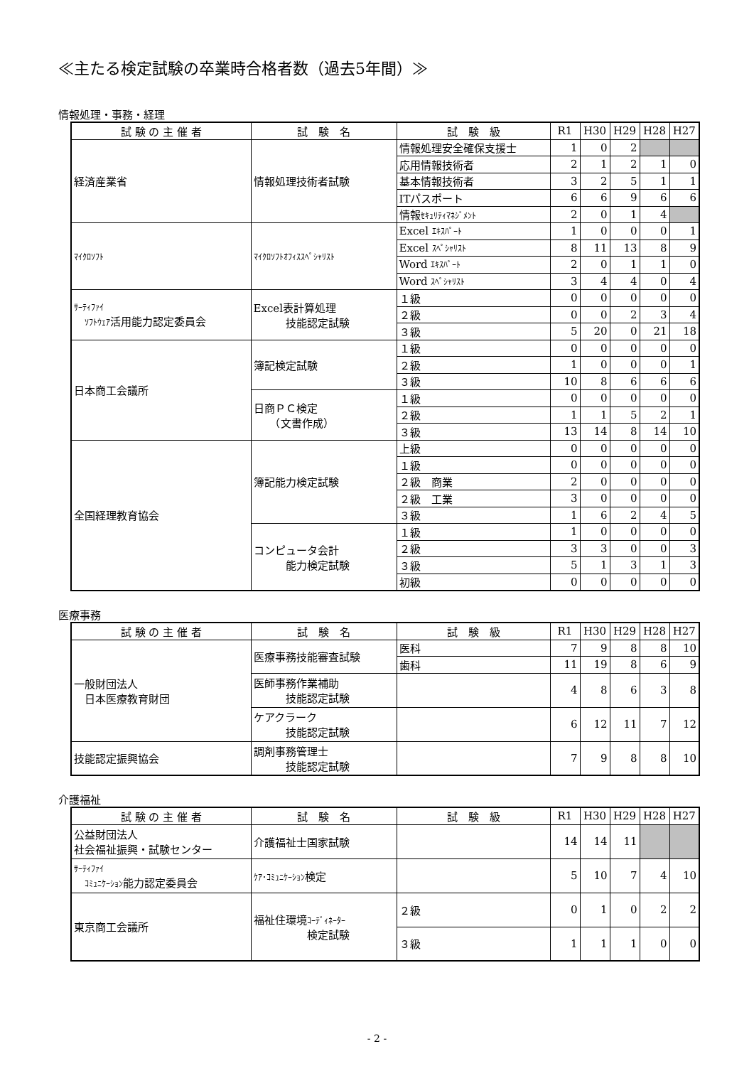≪主たる検定試験の卒業時合格者数（過去5年間）≫
情報処理・事務・経理
| 試 験 の 主 催 者 | 試 験 名 | 試 験 級 | R1 | H30 | H29 | H28 | H27 |
| --- | --- | --- | --- | --- | --- | --- | --- |
| 経済産業省 | 情報処理技術者試験 | 情報処理安全確保支援士 | 1 | 0 | 2 | | |
| | | 応用情報技術者 | 2 | 1 | 2 | 1 | 0 |
| | | 基本情報技術者 | 3 | 2 | 5 | 1 | 1 |
| | | ITパスポート | 6 | 6 | 9 | 6 | 6 |
| | | 情報 ｾｷｭﾘﾃｨﾏﾈｼﾞﾒﾝﾄ | 2 | 0 | 1 | 4 | |
| ﾏｲｸﾛｿﾌﾄ | ﾏｲｸﾛｿﾌﾄｵﾌｨｽｽﾍﾟｼｬﾘｽﾄ | Excel ｴｷｽﾊﾟｰﾄ | 1 | 0 | 0 | 0 | 1 |
| | | Excel ｽﾍﾟｼｬﾘｽﾄ | 8 | 11 | 13 | 8 | 9 |
| | | Word ｴｷｽﾊﾟｰﾄ | 2 | 0 | 1 | 1 | 0 |
| | | Word ｽﾍﾟｼｬﾘｽﾄ | 3 | 4 | 4 | 0 | 4 |
| ｻｰﾃｨﾌｧｲ ｿﾌﾄｳｪｱ 活用能力認定委員会 | Excel表計算処理 技能認定試験 | １級 | 0 | 0 | 0 | 0 | 0 |
| | | ２級 | 0 | 0 | 2 | 3 | 4 |
| | | ３級 | 5 | 20 | 0 | 21 | 18 |
| 日本商工会議所 | 簿記検定試験 | １級 | 0 | 0 | 0 | 0 | 0 |
| | | ２級 | 1 | 0 | 0 | 0 | 1 |
| | | ３級 | 10 | 8 | 6 | 6 | 6 |
| | 日商ＰＣ検定 （文書作成） | １級 | 0 | 0 | 0 | 0 | 0 |
| | | ２級 | 1 | 1 | 5 | 2 | 1 |
| | | ３級 | 13 | 14 | 8 | 14 | 10 |
| 全国経理教育協会 | 簿記能力検定試験 | 上級 | 0 | 0 | 0 | 0 | 0 |
| | | １級 | 0 | 0 | 0 | 0 | 0 |
| | | ２級 商業 | 2 | 0 | 0 | 0 | 0 |
| | | ２級 工業 | 3 | 0 | 0 | 0 | 0 |
| | | ３級 | 1 | 6 | 2 | 4 | 5 |
| | コンピュータ会計 能力検定試験 | １級 | 1 | 0 | 0 | 0 | 0 |
| | | ２級 | 3 | 3 | 0 | 0 | 3 |
| | | ３級 | 5 | 1 | 3 | 1 | 3 |
| | | 初級 | 0 | 0 | 0 | 0 | 0 |
医療事務
| 試 験 の 主 催 者 | 試 験 名 | 試 験 級 | R1 | H30 | H29 | H28 | H27 |
| --- | --- | --- | --- | --- | --- | --- | --- |
| 一般財団法人 日本医療教育財団 | 医療事務技能審査試験 | 医科 | 7 | 9 | 8 | 8 | 10 |
| | | 歯科 | 11 | 19 | 8 | 6 | 9 |
| | 医師事務作業補助 技能認定試験 | | 4 | 8 | 6 | 3 | 8 |
| | ケアクラーク 技能認定試験 | | 6 | 12 | 11 | 7 | 12 |
| 技能認定振興協会 | 調剤事務管理士 技能認定試験 | | 7 | 9 | 8 | 8 | 10 |
介護福祉
| 試 験 の 主 催 者 | 試 験 名 | 試 験 級 | R1 | H30 | H29 | H28 | H27 |
| --- | --- | --- | --- | --- | --- | --- | --- |
| 公益財団法人 社会福祉振興・試験センター | 介護福祉士国家試験 | | 14 | 14 | 11 | | |
| ｻｰﾃｨﾌｧｲ ｺﾐｭﾆｹｰｼｮﾝ 能力認定委員会 | ｹｱ･ｺﾐｭﾆｹｰｼｮﾝ 検定 | | 5 | 10 | 7 | 4 | 10 |
| 東京商工会議所 | 福祉住環境 ｺｰﾃﾞｨﾈｰﾀｰ 検定試験 | ２級 | 0 | 1 | 0 | 2 | 2 |
| | | ３級 | 1 | 1 | 1 | 0 | 0 |
- 2 -